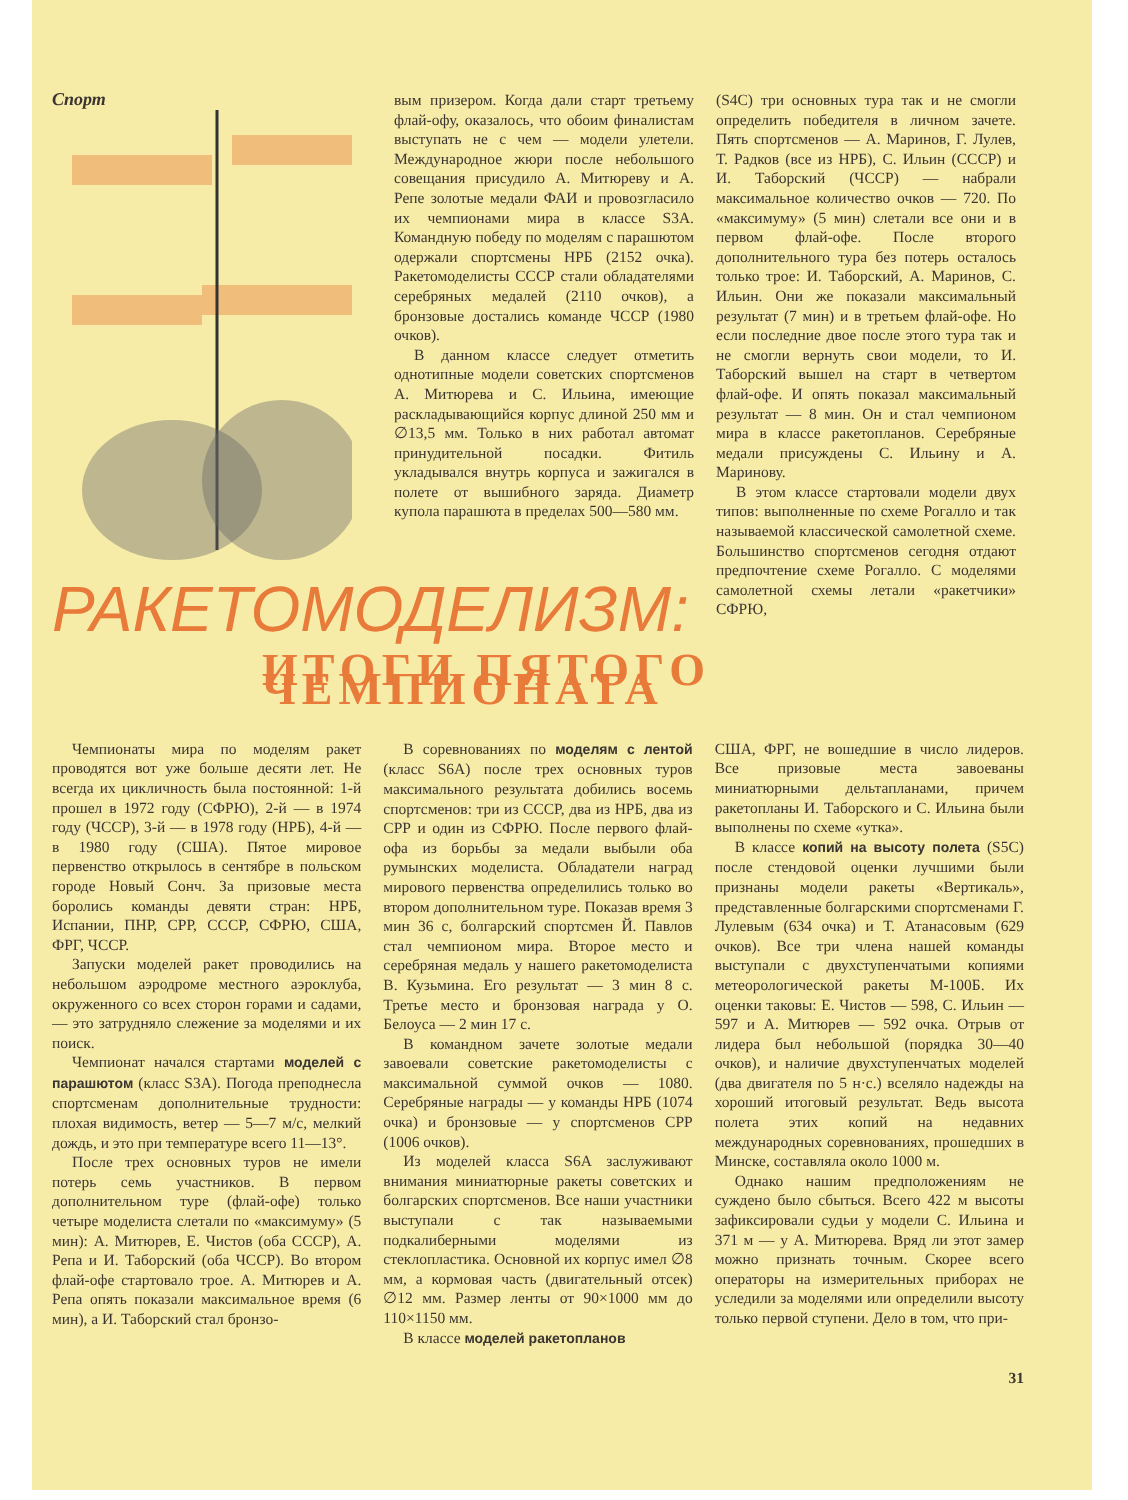Спорт
вым призером. Когда дали старт третьему флай-офу, оказалось, что обоим финалистам выступать не с чем — модели улетели. Международное жюри после небольшого совещания присудило А. Митюреву и А. Репе золотые медали ФАИ и провозгласило их чемпионами мира в классе S3A. Командную победу по моделям с парашютом одержали спортсмены НРБ (2152 очка). Ракетомоделисты СССР стали обладателями серебряных медалей (2110 очков), а бронзовые достались команде ЧССР (1980 очков).
В данном классе следует отметить однотипные модели советских спортсменов А. Митюрева и С. Ильина, имеющие раскладывающийся корпус длиной 250 мм и ∅13,5 мм. Только в них работал автомат принудительной посадки. Фитиль укладывался внутрь корпуса и зажигался в полете от вышибного заряда. Диаметр купола парашюта в пределах 500—580 мм.
(S4C) три основных тура так и не смогли определить победителя в личном зачете. Пять спортсменов — А. Маринов, Г. Лулев, Т. Радков (все из НРБ), С. Ильин (СССР) и И. Таборский (ЧССР) — набрали максимальное количество очков — 720. По «максимуму» (5 мин) слетали все они и в первом флай-офе. После второго дополнительного тура без потерь осталось только трое: И. Таборский, А. Маринов, С. Ильин. Они же показали максимальный результат (7 мин) и в третьем флай-офе. Но если последние двое после этого тура так и не смогли вернуть свои модели, то И. Таборский вышел на старт в четвертом флай-офе. И опять показал максимальный результат — 8 мин. Он и стал чемпионом мира в классе ракетопланов. Серебряные медали присуждены С. Ильину и А. Маринову.
В этом классе стартовали модели двух типов: выполненные по схеме Рогалло и так называемой классической самолетной схеме. Большинство спортсменов сегодня отдают предпочтение схеме Рогалло. С моделями самолетной схемы летали «ракетчики» СФРЮ,
РАКЕТОМОДЕЛИЗМ:
ИТОГИ ПЯТОГО ЧЕМПИОНАТА
Чемпионаты мира по моделям ракет проводятся вот уже больше десяти лет. Не всегда их цикличность была постоянной: 1-й прошел в 1972 году (СФРЮ), 2-й — в 1974 году (ЧССР), 3-й — в 1978 году (НРБ), 4-й — в 1980 году (США). Пятое мировое первенство открылось в сентябре в польском городе Новый Сонч. За призовые места боролись команды девяти стран: НРБ, Испании, ПНР, СРР, СССР, СФРЮ, США, ФРГ, ЧССР.
Запуски моделей ракет проводились на небольшом аэродроме местного аэроклуба, окруженного со всех сторон горами и садами, — это затрудняло слежение за моделями и их поиск.
Чемпионат начался стартами моделей с парашютом (класс S3A). Погода преподнесла спортсменам дополнительные трудности: плохая видимость, ветер — 5—7 м/с, мелкий дождь, и это при температуре всего 11—13°.
После трех основных туров не имели потерь семь участников. В первом дополнительном туре (флай-офе) только четыре моделиста слетали по «максимуму» (5 мин): А. Митюрев, Е. Чистов (оба СССР), А. Репа и И. Таборский (оба ЧССР). Во втором флай-офе стартовало трое. А. Митюрев и А. Репа опять показали максимальное время (6 мин), а И. Таборский стал бронзо-
В соревнованиях по моделям с лентой (класс S6A) после трех основных туров максимального результата добились восемь спортсменов: три из СССР, два из НРБ, два из СРР и один из СФРЮ. После первого флай-офа из борьбы за медали выбыли оба румынских моделиста. Обладатели наград мирового первенства определились только во втором дополнительном туре. Показав время 3 мин 36 с, болгарский спортсмен Й. Павлов стал чемпионом мира. Второе место и серебряная медаль у нашего ракетомоделиста В. Кузьмина. Его результат — 3 мин 8 с. Третье место и бронзовая награда у О. Белоуса — 2 мин 17 с.
В командном зачете золотые медали завоевали советские ракетомоделисты с максимальной суммой очков — 1080. Серебряные награды — у команды НРБ (1074 очка) и бронзовые — у спортсменов СРР (1006 очков).
Из моделей класса S6A заслуживают внимания миниатюрные ракеты советских и болгарских спортсменов. Все наши участники выступали с так называемыми подкалиберными моделями из стеклопластика. Основной их корпус имел ∅8 мм, а кормовая часть (двигательный отсек) ∅12 мм. Размер ленты от 90×1000 мм до 110×1150 мм.
В классе моделей ракетопланов
США, ФРГ, не вошедшие в число лидеров. Все призовые места завоеваны миниатюрными дельтапланами, причем ракетопланы И. Таборского и С. Ильина были выполнены по схеме «утка».
В классе копий на высоту полета (S5C) после стендовой оценки лучшими были признаны модели ракеты «Вертикаль», представленные болгарскими спортсменами Г. Лулевым (634 очка) и Т. Атанасовым (629 очков). Все три члена нашей команды выступали с двухступенчатыми копиями метеорологической ракеты М-100Б. Их оценки таковы: Е. Чистов — 598, С. Ильин — 597 и А. Митюрев — 592 очка. Отрыв от лидера был небольшой (порядка 30—40 очков), и наличие двухступенчатых моделей (два двигателя по 5 н·с.) вселяло надежды на хороший итоговый результат. Ведь высота полета этих копий на недавних международных соревнованиях, прошедших в Минске, составляла около 1000 м.
Однако нашим предположениям не суждено было сбыться. Всего 422 м высоты зафиксировали судьи у модели С. Ильина и 371 м — у А. Митюрева. Вряд ли этот замер можно признать точным. Скорее всего операторы на измерительных приборах не уследили за моделями или определили высоту только первой ступени. Дело в том, что при-
31